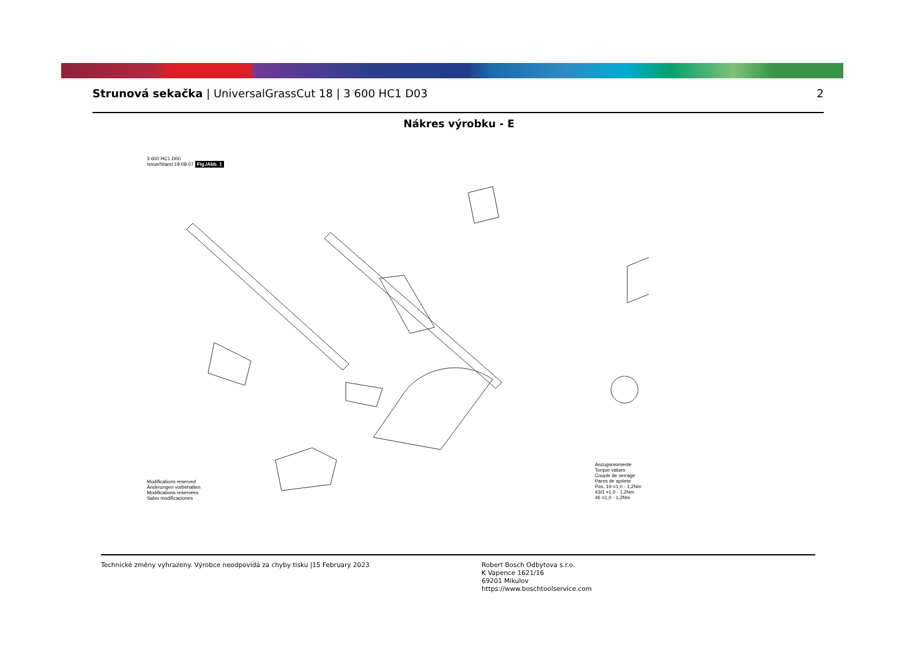Strunová sekačka | UniversalGrassCut 18 | 3 600 HC1 D03
2
Nákres výrobku - E
3 600 HC1 D00
Issue/Stand 19-08-07 Fig./Abb. 1
Modifications reserved
Änderungen vorbehalten
Modifications reśervées
Salvo modificaciones
Anzugsmomente
Torque values
Couple de serrage
Pares de apriete
Pos. 19 =1,0 - 1,2Nm
43/3 =1,0 - 1,2Nm
46 =1,0 - 1,2Nm
Technické změny vyhrazeny. Výrobce neodpovídá za chyby tisku |15 February 2023 Robert Bosch Odbytova s.r.o.
K Vapence 1621/16
69201 Mikulov
https://www.boschtoolservice.com